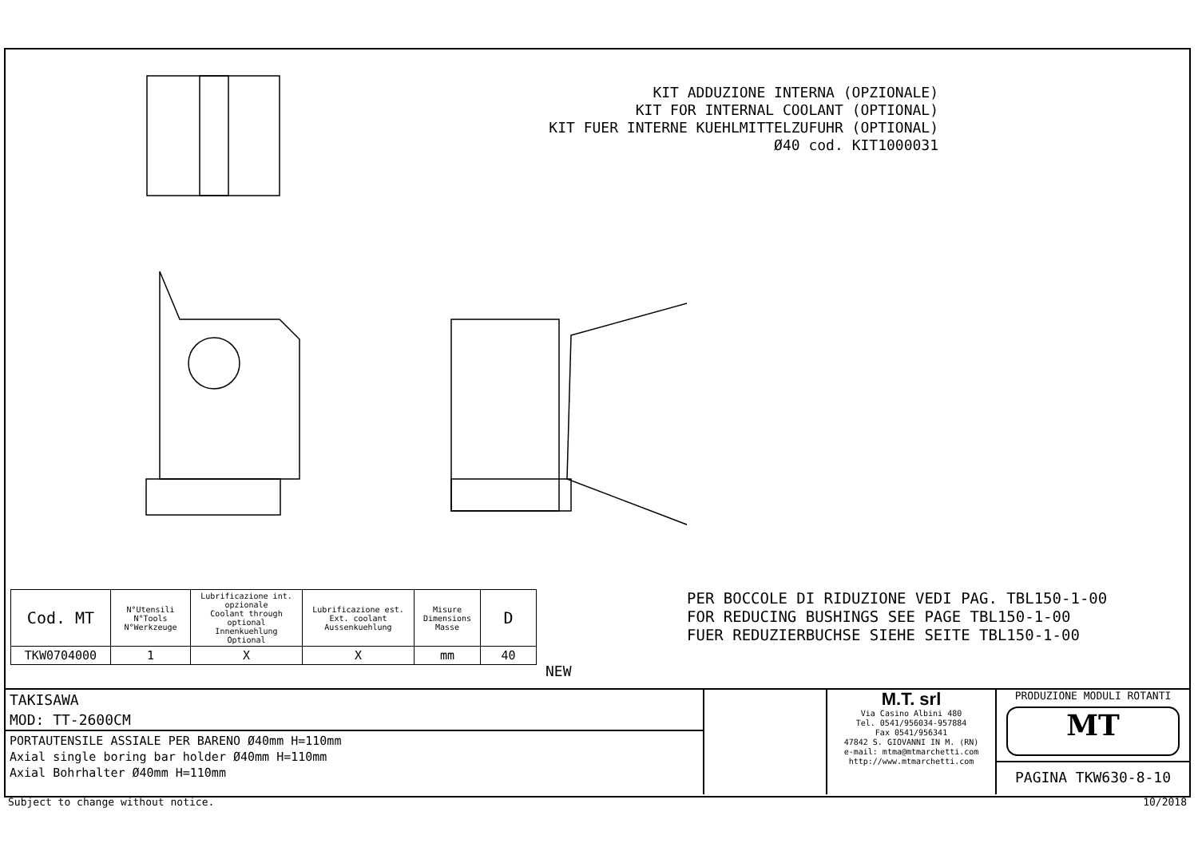KIT ADDUZIONE INTERNA (OPZIONALE)
KIT FOR INTERNAL COOLANT (OPTIONAL)
KIT FUER INTERNE KUEHLMITTELZUFUHR (OPTIONAL)
Ø40 cod. KIT1000031
PER BOCCOLE DI RIDUZIONE VEDI PAG. TBL150-1-00
FOR REDUCING BUSHINGS SEE PAGE TBL150-1-00
FUER REDUZIERBUCHSE SIEHE SEITE TBL150-1-00
| Cod. MT | N°Utensili N°Tools N°Werkzeuge | Lubrificazione int. opzionale Coolant through optional Innenkuehlung Optional | Lubrificazione est. Ext. coolant Aussenkuehlung | Misure Dimensions Masse | D |
| --- | --- | --- | --- | --- | --- |
| TKW0704000 | 1 | X | X | mm | 40 |
NEW
TAKISAWA
MOD: TT-2600CM
PORTAUTENSILE ASSIALE PER BARENO Ø40mm H=110mm
Axial single boring bar holder Ø40mm H=110mm
Axial Bohrhalter Ø40mm H=110mm
M.T. srl
Via Casino Albini 480
Tel. 0541/956034-957884
Fax 0541/956341
47842 S. GIOVANNI IN M. (RN)
e-mail: mtma@mtmarchetti.com
http://www.mtmarchetti.com
PRODUZIONE MODULI ROTANTI
MT
PAGINA TKW630-8-10
Subject to change without notice.
10/2018